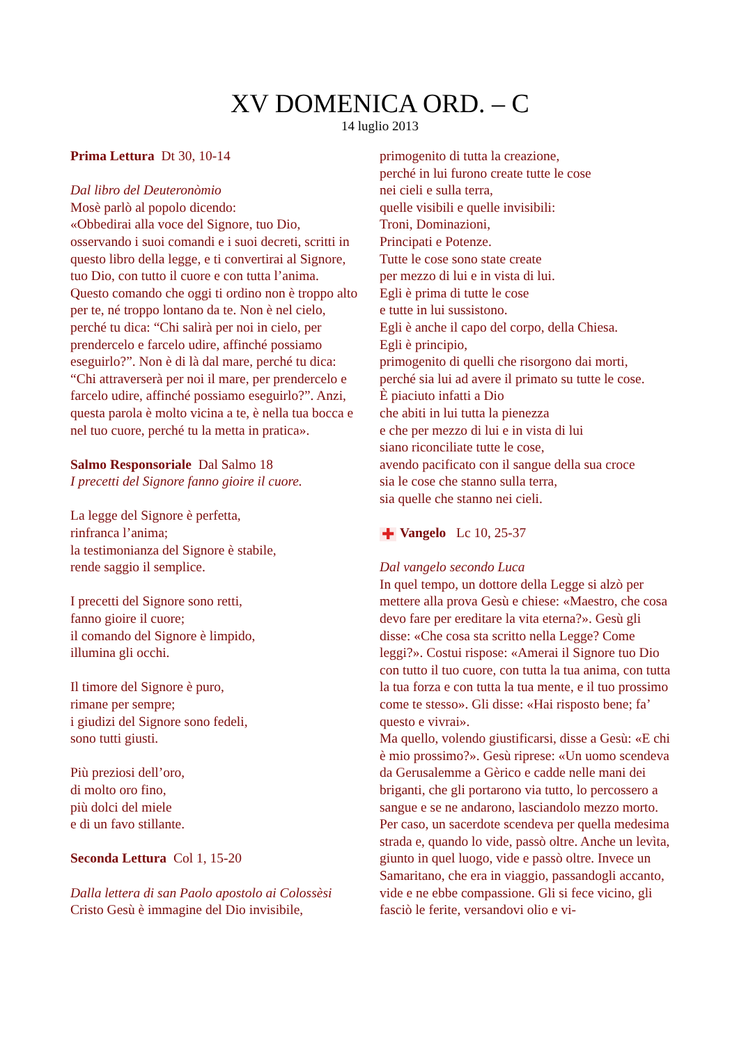XV DOMENICA ORD. – C
14 luglio 2013
Prima Lettura Dt 30, 10-14
Dal libro del Deuteronòmio
Mosè parlò al popolo dicendo:
«Obbedirai alla voce del Signore, tuo Dio, osservando i suoi comandi e i suoi decreti, scritti in questo libro della legge, e ti convertirai al Signore, tuo Dio, con tutto il cuore e con tutta l’anima.
Questo comando che oggi ti ordino non è troppo alto per te, né troppo lontano da te. Non è nel cielo, perché tu dica: “Chi salirà per noi in cielo, per prendercelo e farcelo udire, affinché possiamo eseguirlo?”. Non è di là dal mare, perché tu dica: “Chi attraverserà per noi il mare, per prendercelo e farcelo udire, affinché possiamo eseguirlo?”. Anzi, questa parola è molto vicina a te, è nella tua bocca e nel tuo cuore, perché tu la metta in pratica».
Salmo Responsoriale Dal Salmo 18
I precetti del Signore fanno gioire il cuore.
La legge del Signore è perfetta,
rinfranca l’anima;
la testimonianza del Signore è stabile,
rende saggio il semplice.
I precetti del Signore sono retti,
fanno gioire il cuore;
il comando del Signore è limpido,
illumina gli occhi.
Il timore del Signore è puro,
rimane per sempre;
i giudizi del Signore sono fedeli,
sono tutti giusti.
Più preziosi dell’oro,
di molto oro fino,
più dolci del miele
e di un favo stillante.
Seconda Lettura Col 1, 15-20
Dalla lettera di san Paolo apostolo ai Colossèsi
Cristo Gesù è immagine del Dio invisibile,
primogenito di tutta la creazione,
perché in lui furono create tutte le cose
nei cieli e sulla terra,
quelle visibili e quelle invisibili:
Troni, Dominazioni,
Principati e Potenze.
Tutte le cose sono state create
per mezzo di lui e in vista di lui.
Egli è prima di tutte le cose
e tutte in lui sussistono.
Egli è anche il capo del corpo, della Chiesa.
Egli è principio,
primogenito di quelli che risorgono dai morti,
perché sia lui ad avere il primato su tutte le cose.
È piaciuto infatti a Dio
che abiti in lui tutta la pienezza
e che per mezzo di lui e in vista di lui
siano riconciliate tutte le cose,
avendo pacificato con il sangue della sua croce
sia le cose che stanno sulla terra,
sia quelle che stanno nei cieli.
✚ Vangelo Lc 10, 25-37
Dal vangelo secondo Luca
In quel tempo, un dottore della Legge si alzò per mettere alla prova Gesù e chiese: «Maestro, che cosa devo fare per ereditare la vita eterna?». Gesù gli disse: «Che cosa sta scritto nella Legge? Come leggi?». Costui rispose: «Amerai il Signore tuo Dio con tutto il tuo cuore, con tutta la tua anima, con tutta la tua forza e con tutta la tua mente, e il tuo prossimo come te stesso». Gli disse: «Hai risposto bene; fa’ questo e vivrai».
Ma quello, volendo giustificarsi, disse a Gesù: «E chi è mio prossimo?». Gesù riprese: «Un uomo scendeva da Gerusalemme a Gèrico e cadde nelle mani dei briganti, che gli portarono via tutto, lo percossero a sangue e se ne andarono, lasciandolo mezzo morto. Per caso, un sacerdote scendeva per quella medesima strada e, quando lo vide, passò oltre. Anche un levìta, giunto in quel luogo, vide e passò oltre. Invece un Samaritano, che era in viaggio, passandogli accanto, vide e ne ebbe compassione. Gli si fece vicino, gli fasciò le ferite, versandovi olio e vi-